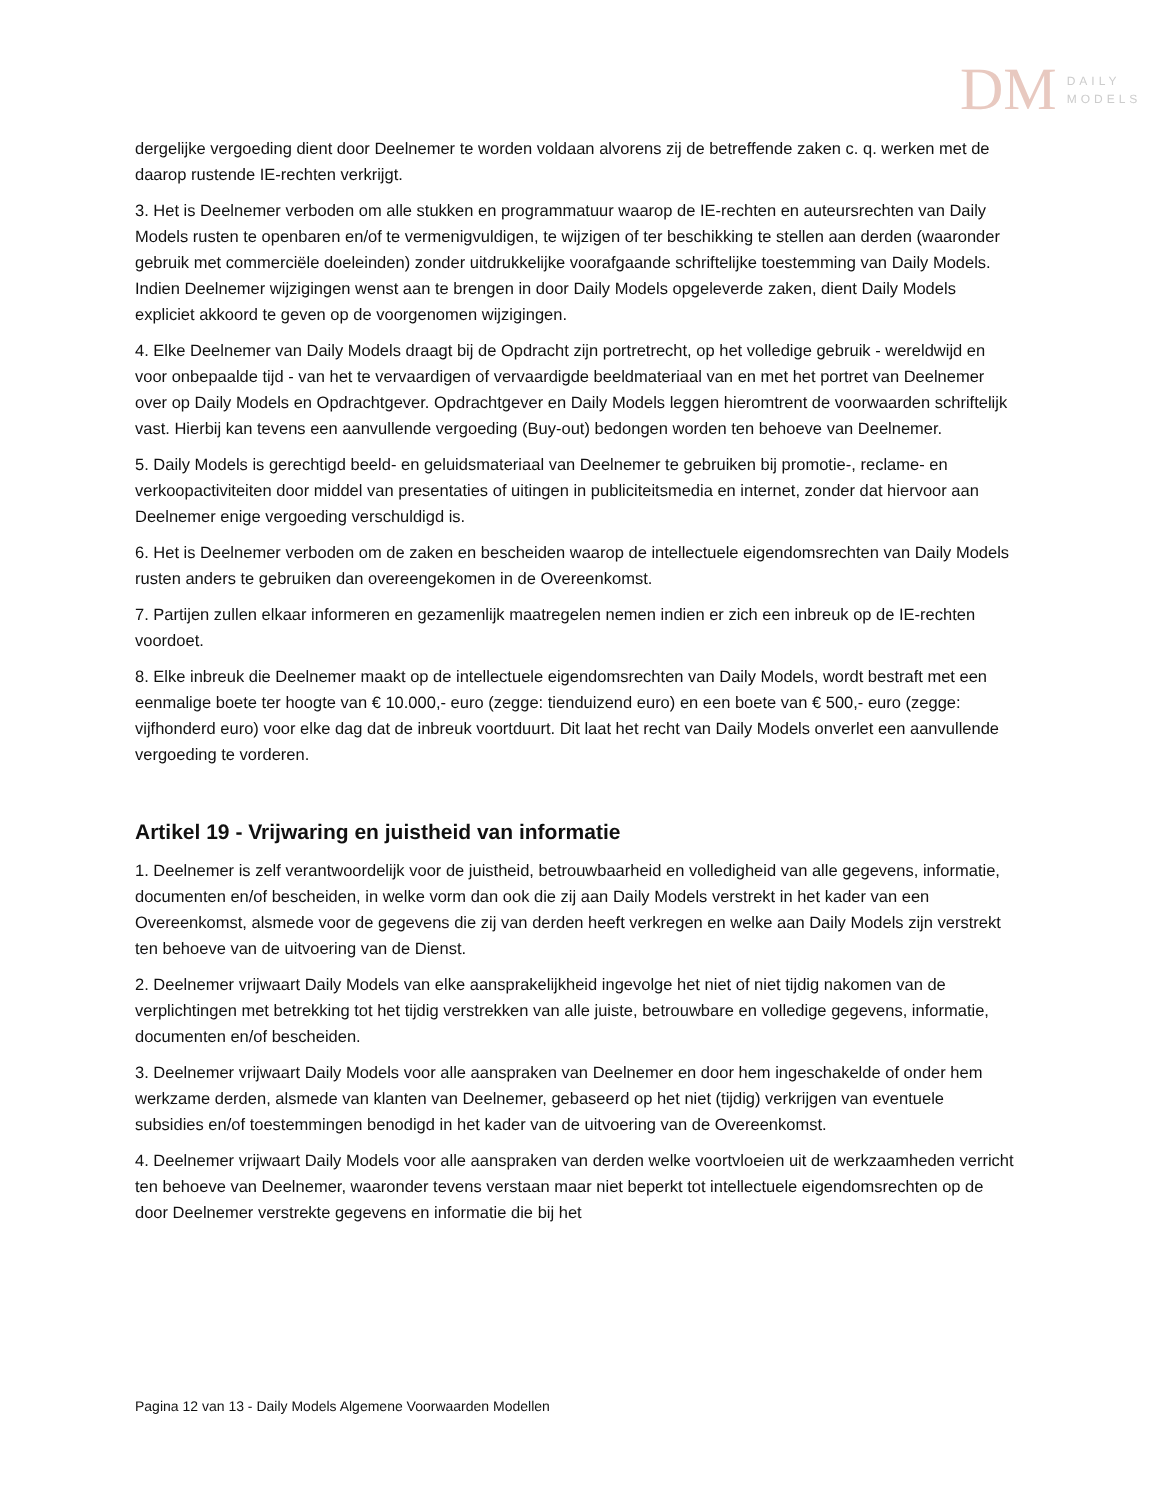DM DAILY
MODELS
dergelijke vergoeding dient door Deelnemer te worden voldaan alvorens zij de betreffende zaken c. q. werken met de daarop rustende IE-rechten verkrijgt.
3. Het is Deelnemer verboden om alle stukken en programmatuur waarop de IE-rechten en auteursrechten van Daily Models rusten te openbaren en/of te vermenigvuldigen, te wijzigen of ter beschikking te stellen aan derden (waaronder gebruik met commerciële doeleinden) zonder uitdrukkelijke voorafgaande schriftelijke toestemming van Daily Models. Indien Deelnemer wijzigingen wenst aan te brengen in door Daily Models opgeleverde zaken, dient Daily Models expliciet akkoord te geven op de voorgenomen wijzigingen.
4. Elke Deelnemer van Daily Models draagt bij de Opdracht zijn portretrecht, op het volledige gebruik - wereldwijd en voor onbepaalde tijd - van het te vervaardigen of vervaardigde beeldmateriaal van en met het portret van Deelnemer over op Daily Models en Opdrachtgever. Opdrachtgever en Daily Models leggen hieromtrent de voorwaarden schriftelijk vast. Hierbij kan tevens een aanvullende vergoeding (Buy-out) bedongen worden ten behoeve van Deelnemer.
5. Daily Models is gerechtigd beeld- en geluidsmateriaal van Deelnemer te gebruiken bij promotie-, reclame- en verkoopactiviteiten door middel van presentaties of uitingen in publiciteitsmedia en internet, zonder dat hiervoor aan Deelnemer enige vergoeding verschuldigd is.
6. Het is Deelnemer verboden om de zaken en bescheiden waarop de intellectuele eigendomsrechten van Daily Models rusten anders te gebruiken dan overeengekomen in de Overeenkomst.
7. Partijen zullen elkaar informeren en gezamenlijk maatregelen nemen indien er zich een inbreuk op de IE-rechten voordoet.
8. Elke inbreuk die Deelnemer maakt op de intellectuele eigendomsrechten van Daily Models, wordt bestraft met een eenmalige boete ter hoogte van € 10.000,- euro (zegge: tienduizend euro) en een boete van € 500,- euro (zegge: vijfhonderd euro) voor elke dag dat de inbreuk voortduurt. Dit laat het recht van Daily Models onverlet een aanvullende vergoeding te vorderen.
Artikel 19 - Vrijwaring en juistheid van informatie
1. Deelnemer is zelf verantwoordelijk voor de juistheid, betrouwbaarheid en volledigheid van alle gegevens, informatie, documenten en/of bescheiden, in welke vorm dan ook die zij aan Daily Models verstrekt in het kader van een Overeenkomst, alsmede voor de gegevens die zij van derden heeft verkregen en welke aan Daily Models zijn verstrekt ten behoeve van de uitvoering van de Dienst.
2. Deelnemer vrijwaart Daily Models van elke aansprakelijkheid ingevolge het niet of niet tijdig nakomen van de verplichtingen met betrekking tot het tijdig verstrekken van alle juiste, betrouwbare en volledige gegevens, informatie, documenten en/of bescheiden.
3. Deelnemer vrijwaart Daily Models voor alle aanspraken van Deelnemer en door hem ingeschakelde of onder hem werkzame derden, alsmede van klanten van Deelnemer, gebaseerd op het niet (tijdig) verkrijgen van eventuele subsidies en/of toestemmingen benodigd in het kader van de uitvoering van de Overeenkomst.
4. Deelnemer vrijwaart Daily Models voor alle aanspraken van derden welke voortvloeien uit de werkzaamheden verricht ten behoeve van Deelnemer, waaronder tevens verstaan maar niet beperkt tot intellectuele eigendomsrechten op de door Deelnemer verstrekte gegevens en informatie die bij het
Pagina 12 van 13 - Daily Models Algemene Voorwaarden Modellen